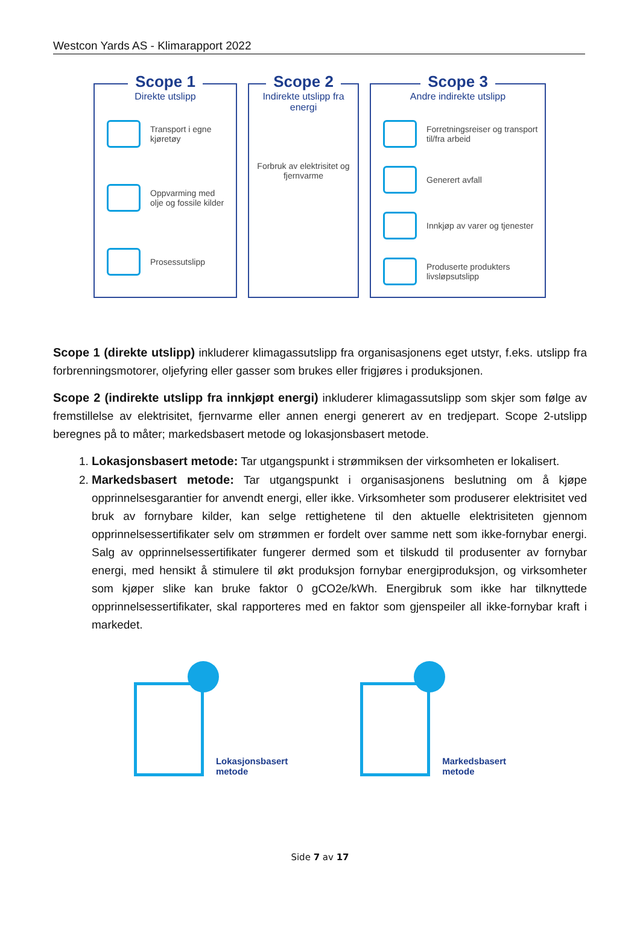Westcon Yards AS - Klimarapport 2022
Scope 1
Direkte utslipp
Transport i egne kjøretøy
Oppvarming med olje og fossile kilder
Prosessutslipp
Scope 2
Indirekte utslipp fra energi
Forbruk av elektrisitet og fjernvarme
Scope 3
Andre indirekte utslipp
Forretningsreiser og transport til/fra arbeid
Generert avfall
Innkjøp av varer og tjenester
Produserte produkters livsløpsutslipp
Scope 1 (direkte utslipp) inkluderer klimagassutslipp fra organisasjonens eget utstyr, f.eks. utslipp fra forbrenningsmotorer, oljefyring eller gasser som brukes eller frigjøres i produksjonen.
Scope 2 (indirekte utslipp fra innkjøpt energi) inkluderer klimagassutslipp som skjer som følge av fremstillelse av elektrisitet, fjernvarme eller annen energi generert av en tredjepart. Scope 2-utslipp beregnes på to måter; markedsbasert metode og lokasjonsbasert metode.
1. Lokasjonsbasert metode: Tar utgangspunkt i strømmiksen der virksomheten er lokalisert.
2. Markedsbasert metode: Tar utgangspunkt i organisasjonens beslutning om å kjøpe opprinnelsesgarantier for anvendt energi, eller ikke. Virksomheter som produserer elektrisitet ved bruk av fornybare kilder, kan selge rettighetene til den aktuelle elektrisiteten gjennom opprinnelsessertifikater selv om strømmen er fordelt over samme nett som ikke-fornybar energi. Salg av opprinnelsessertifikater fungerer dermed som et tilskudd til produsenter av fornybar energi, med hensikt å stimulere til økt produksjon fornybar energiproduksjon, og virksomheter som kjøper slike kan bruke faktor 0 gCO2e/kWh. Energibruk som ikke har tilknyttede opprinnelsessertifikater, skal rapporteres med en faktor som gjenspeiler all ikke-fornybar kraft i markedet.
Lokasjonsbasert
metode
Markedsbasert
metode
Side 7 av 17